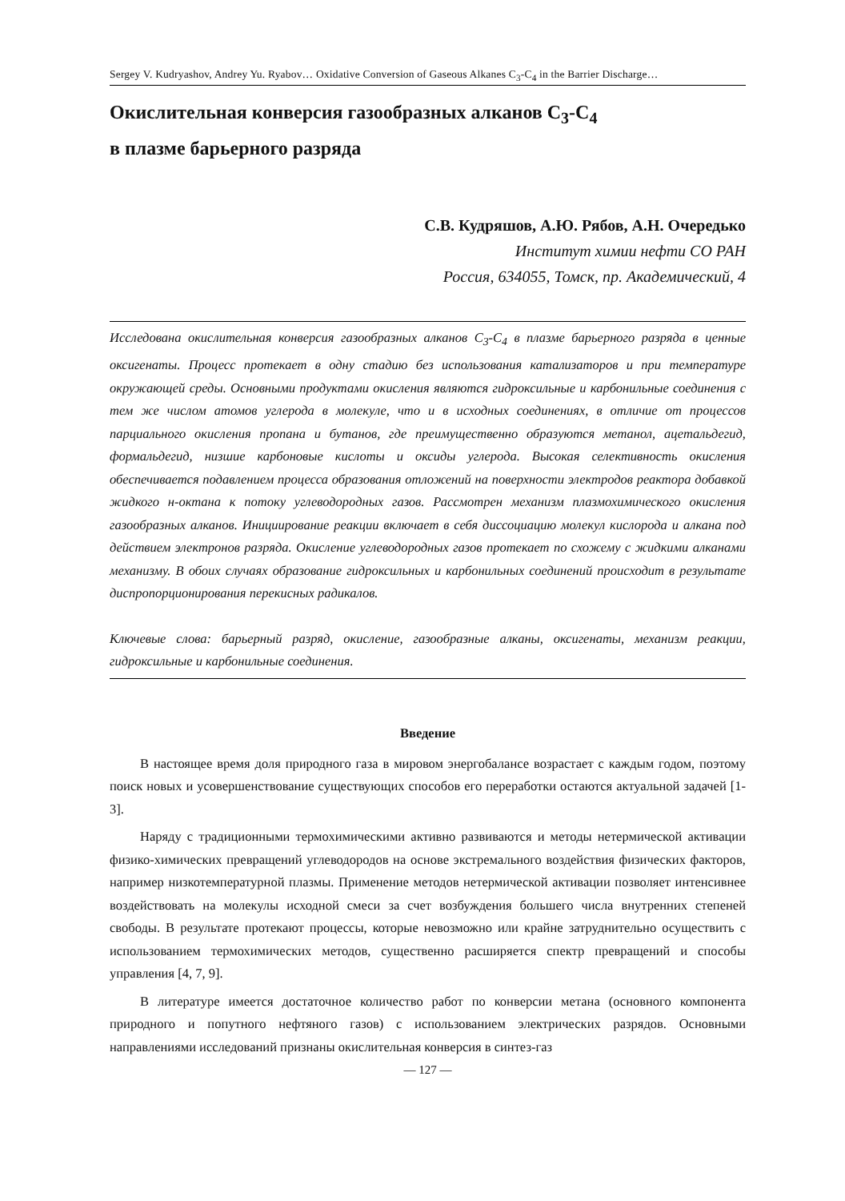Sergey V. Kudryashov, Andrey Yu. Ryabov… Oxidative Conversion of Gaseous Alkanes C<sub>3</sub>-C<sub>4</sub> in the Barrier Discharge…
Окислительная конверсия газообразных алканов С<sub>3</sub>-С<sub>4</sub>
в плазме барьерного разряда
С.В. Кудряшов, А.Ю. Рябов, А.Н. Очередько
Институт химии нефти СО РАН
Россия, 634055, Томск, пр. Академический, 4
Исследована окислительная конверсия газообразных алканов С<sub>3</sub>-С<sub>4</sub> в плазме барьерного разряда в ценные оксигенаты. Процесс протекает в одну стадию без использования катализаторов и при температуре окружающей среды. Основными продуктами окисления являются гидроксильные и карбонильные соединения с тем же числом атомов углерода в молекуле, что и в исходных соединениях, в отличие от процессов парциального окисления пропана и бутанов, где преимущественно образуются метанол, ацетальдегид, формальдегид, низшие карбоновые кислоты и оксиды углерода. Высокая селективность окисления обеспечивается подавлением процесса образования отложений на поверхности электродов реактора добавкой жидкого н-октана к потоку углеводородных газов. Рассмотрен механизм плазмохимического окисления газообразных алканов. Инициирование реакции включает в себя диссоциацию молекул кислорода и алкана под действием электронов разряда. Окисление углеводородных газов протекает по схожему с жидкими алканами механизму. В обоих случаях образование гидроксильных и карбонильных соединений происходит в результате диспропорционирования перекисных радикалов.
Ключевые слова: барьерный разряд, окисление, газообразные алканы, оксигенаты, механизм реакции, гидроксильные и карбонильные соединения.
Введение
В настоящее время доля природного газа в мировом энергобалансе возрастает с каждым годом, поэтому поиск новых и усовершенствование существующих способов его переработки остаются актуальной задачей [1-3].
Наряду с традиционными термохимическими активно развиваются и методы нетермической активации физико-химических превращений углеводородов на основе экстремального воздействия физических факторов, например низкотемпературной плазмы. Применение методов нетермической активации позволяет интенсивнее воздействовать на молекулы исходной смеси за счет возбуждения большего числа внутренних степеней свободы. В результате протекают процессы, которые невозможно или крайне затруднительно осуществить с использованием термохимических методов, существенно расширяется спектр превращений и способы управления [4, 7, 9].
В литературе имеется достаточное количество работ по конверсии метана (основного компонента природного и попутного нефтяного газов) с использованием электрических разрядов. Основными направлениями исследований признаны окислительная конверсия в синтез-газ
— 127 —